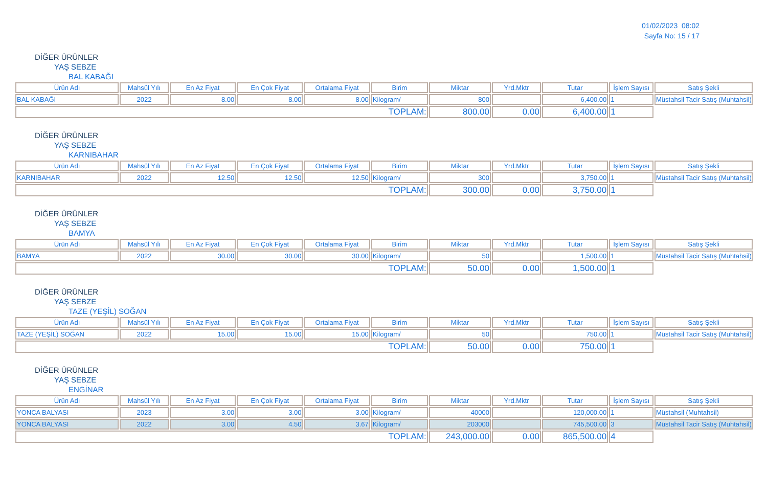01/02/2023 08:02
Sayfa No: 15 / 17
DİĞER ÜRÜNLER
YAŞ SEBZE
BAL KABAĞI
| Ürün Adı | Mahsül Yılı | En Az Fiyat | En Çok Fiyat | Ortalama Fiyat | Birim | Miktar | Yrd.Mktr | Tutar | İşlem Sayısı | Satış Şekli |
| --- | --- | --- | --- | --- | --- | --- | --- | --- | --- | --- |
| BAL KABAĞI | 2022 | 8.00 | 8.00 | 8.00 | Kilogram/ | 800 | | 6,400.00 | 1 | Müstahsil Tacir Satış (Muhtahsil) |
| TOPLAM: | | | | | | 800.00 | 0.00 | 6,400.00 | 1 | |
DİĞER ÜRÜNLER
YAŞ SEBZE
KARNIBAHAR
| Ürün Adı | Mahsül Yılı | En Az Fiyat | En Çok Fiyat | Ortalama Fiyat | Birim | Miktar | Yrd.Mktr | Tutar | İşlem Sayısı | Satış Şekli |
| --- | --- | --- | --- | --- | --- | --- | --- | --- | --- | --- |
| KARNIBAHAR | 2022 | 12.50 | 12.50 | 12.50 | Kilogram/ | 300 | | 3,750.00 | 1 | Müstahsil Tacir Satış (Muhtahsil) |
| TOPLAM: | | | | | | 300.00 | 0.00 | 3,750.00 | 1 | |
DİĞER ÜRÜNLER
YAŞ SEBZE
BAMYA
| Ürün Adı | Mahsül Yılı | En Az Fiyat | En Çok Fiyat | Ortalama Fiyat | Birim | Miktar | Yrd.Mktr | Tutar | İşlem Sayısı | Satış Şekli |
| --- | --- | --- | --- | --- | --- | --- | --- | --- | --- | --- |
| BAMYA | 2022 | 30.00 | 30.00 | 30.00 | Kilogram/ | 50 | | 1,500.00 | 1 | Müstahsil Tacir Satış (Muhtahsil) |
| TOPLAM: | | | | | | 50.00 | 0.00 | 1,500.00 | 1 | |
DİĞER ÜRÜNLER
YAŞ SEBZE
TAZE (YEŞİL) SOĞAN
| Ürün Adı | Mahsül Yılı | En Az Fiyat | En Çok Fiyat | Ortalama Fiyat | Birim | Miktar | Yrd.Mktr | Tutar | İşlem Sayısı | Satış Şekli |
| --- | --- | --- | --- | --- | --- | --- | --- | --- | --- | --- |
| TAZE (YEŞİL) SOĞAN | 2022 | 15.00 | 15.00 | 15.00 | Kilogram/ | 50 | | 750.00 | 1 | Müstahsil Tacir Satış (Muhtahsil) |
| TOPLAM: | | | | | | 50.00 | 0.00 | 750.00 | 1 | |
DİĞER ÜRÜNLER
YAŞ SEBZE
ENGİNAR
| Ürün Adı | Mahsül Yılı | En Az Fiyat | En Çok Fiyat | Ortalama Fiyat | Birim | Miktar | Yrd.Mktr | Tutar | İşlem Sayısı | Satış Şekli |
| --- | --- | --- | --- | --- | --- | --- | --- | --- | --- | --- |
| YONCA BALYASI | 2023 | 3.00 | 3.00 | 3.00 | Kilogram/ | 40000 | | 120,000.00 | 1 | Müstahsil (Muhtahsil) |
| YONCA BALYASI | 2022 | 3.00 | 4.50 | 3.67 | Kilogram/ | 203000 | | 745,500.00 | 3 | Müstahsil Tacir Satış (Muhtahsil) |
| TOPLAM: | | | | | | 243,000.00 | 0.00 | 865,500.00 | 4 | |